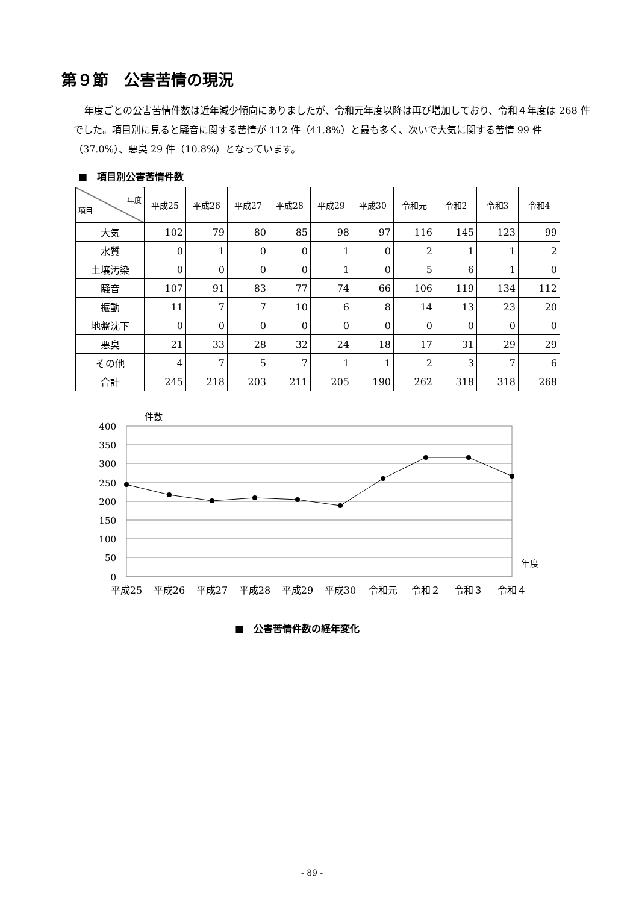第９節　公害苦情の現況
年度ごとの公害苦情件数は近年減少傾向にありましたが、令和元年度以降は再び増加しており、令和４年度は 268 件でした。項目別に見ると騒音に関する苦情が 112 件（41.8%）と最も多く、次いで大気に関する苦情 99 件（37.0%）、悪臭 29 件（10.8%）となっています。
■　項目別公害苦情件数
| 年度 項目 | 平成25 | 平成26 | 平成27 | 平成28 | 平成29 | 平成30 | 令和元 | 令和2 | 令和3 | 令和4 |
| --- | --- | --- | --- | --- | --- | --- | --- | --- | --- | --- |
| 大気 | 102 | 79 | 80 | 85 | 98 | 97 | 116 | 145 | 123 | 99 |
| 水質 | 0 | 1 | 0 | 0 | 1 | 0 | 2 | 1 | 1 | 2 |
| 土壌汚染 | 0 | 0 | 0 | 0 | 1 | 0 | 5 | 6 | 1 | 0 |
| 騒音 | 107 | 91 | 83 | 77 | 74 | 66 | 106 | 119 | 134 | 112 |
| 振動 | 11 | 7 | 7 | 10 | 6 | 8 | 14 | 13 | 23 | 20 |
| 地盤沈下 | 0 | 0 | 0 | 0 | 0 | 0 | 0 | 0 | 0 | 0 |
| 悪臭 | 21 | 33 | 28 | 32 | 24 | 18 | 17 | 31 | 29 | 29 |
| その他 | 4 | 7 | 5 | 7 | 1 | 1 | 2 | 3 | 7 | 6 |
| 合計 | 245 | 218 | 203 | 211 | 205 | 190 | 262 | 318 | 318 | 268 |
件数
400
350
300
250
200
150
100
50
0
年度
平成25
平成26
平成27
平成28
平成29
平成30
令和元
令和２
令和３
令和４
■　公害苦情件数の経年変化
- 89 -